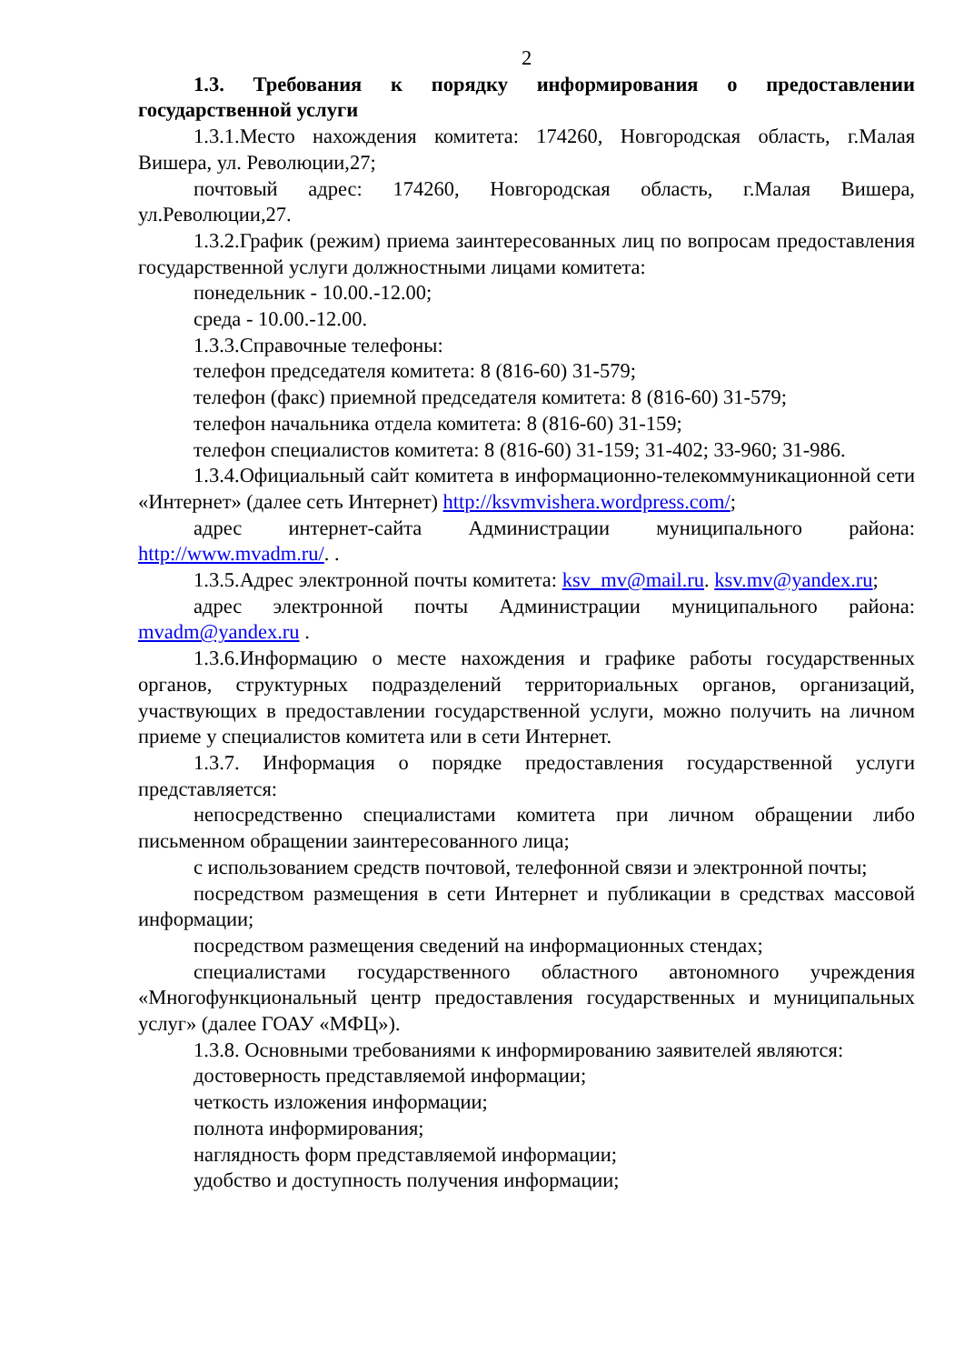2
1.3. Требования к порядку информирования о предоставлении государственной услуги
1.3.1.Место нахождения комитета: 174260, Новгородская область, г.Малая Вишера, ул. Революции,27;
почтовый адрес: 174260, Новгородская область, г.Малая Вишера, ул.Революции,27.
1.3.2.График (режим) приема заинтересованных лиц по вопросам предоставления государственной услуги должностными лицами комитета:
понедельник - 10.00.-12.00;
среда - 10.00.-12.00.
1.3.3.Справочные телефоны:
телефон председателя комитета: 8 (816-60) 31-579;
телефон (факс) приемной председателя комитета: 8 (816-60) 31-579;
телефон начальника отдела комитета: 8 (816-60) 31-159;
телефон специалистов комитета: 8 (816-60) 31-159; 31-402; 33-960; 31-986.
1.3.4.Официальный сайт комитета в информационно-телекоммуникационной сети «Интернет» (далее сеть Интернет) http://ksvmvishera.wordpress.com/;
адрес интернет-сайта Администрации муниципального района: http://www.mvadm.ru/. .
1.3.5.Адрес электронной почты комитета: ksv_mv@mail.ru. ksv.mv@yandex.ru;
адрес электронной почты Администрации муниципального района: mvadm@yandex.ru .
1.3.6.Информацию о месте нахождения и графике работы государственных органов, структурных подразделений территориальных органов, организаций, участвующих в предоставлении государственной услуги, можно получить на личном приеме у специалистов комитета или в сети Интернет.
1.3.7. Информация о порядке предоставления государственной услуги представляется:
непосредственно специалистами комитета при личном обращении либо письменном обращении заинтересованного лица;
с использованием средств почтовой, телефонной связи и электронной почты;
посредством размещения в сети Интернет и публикации в средствах массовой информации;
посредством размещения сведений на информационных стендах;
специалистами государственного областного автономного учреждения «Многофункциональный центр предоставления государственных и муниципальных услуг» (далее ГОАУ «МФЦ»).
1.3.8. Основными требованиями к информированию заявителей являются:
достоверность представляемой информации;
четкость изложения информации;
полнота информирования;
наглядность форм представляемой информации;
удобство и доступность получения информации;